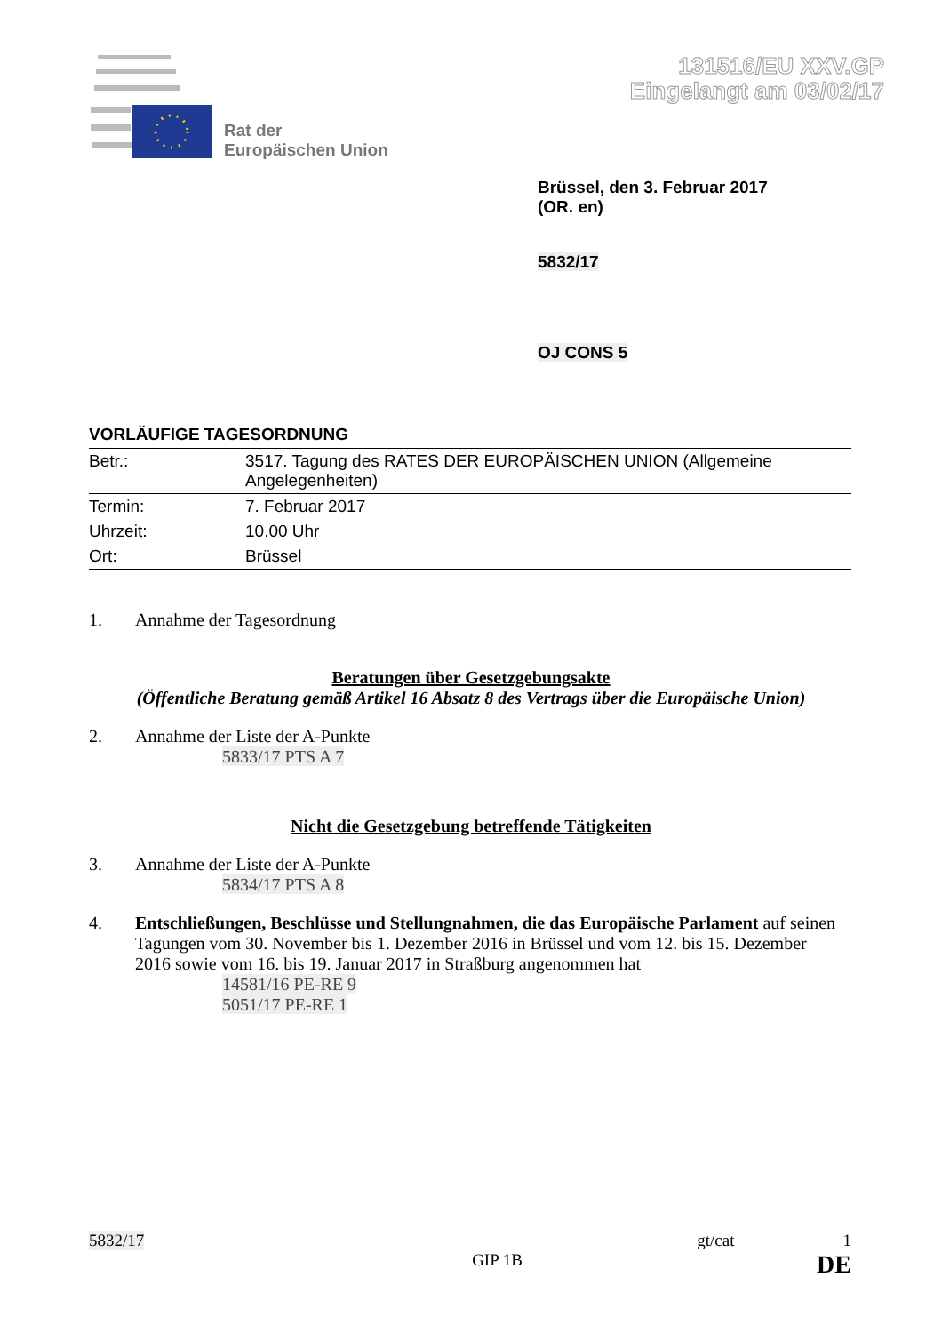Rat der
Europäischen Union
131516/EU XXV.GP
Eingelangt am 03/02/17
Brüssel, den 3. Februar 2017
(OR. en)
5832/17
OJ CONS 5
VORLÄUFIGE TAGESORDNUNG
| Betr.: | 3517. Tagung des RATES DER EUROPÄISCHEN UNION (Allgemeine Angelegenheiten) |
| Termin: | 7. Februar 2017 |
| Uhrzeit: | 10.00 Uhr |
| Ort: | Brüssel |
1. Annahme der Tagesordnung
Beratungen über Gesetzgebungsakte
(Öffentliche Beratung gemäß Artikel 16 Absatz 8 des Vertrags über die Europäische Union)
2. Annahme der Liste der A-Punkte
5833/17 PTS A 7
Nicht die Gesetzgebung betreffende Tätigkeiten
3. Annahme der Liste der A-Punkte
5834/17 PTS A 8
4. Entschließungen, Beschlüsse und Stellungnahmen, die das Europäische Parlament auf seinen Tagungen vom 30. November bis 1. Dezember 2016 in Brüssel und vom 12. bis 15. Dezember 2016 sowie vom 16. bis 19. Januar 2017 in Straßburg angenommen hat
14581/16 PE-RE 9
5051/17 PE-RE 1
5832/17 gt/cat 1
GIP 1B DE